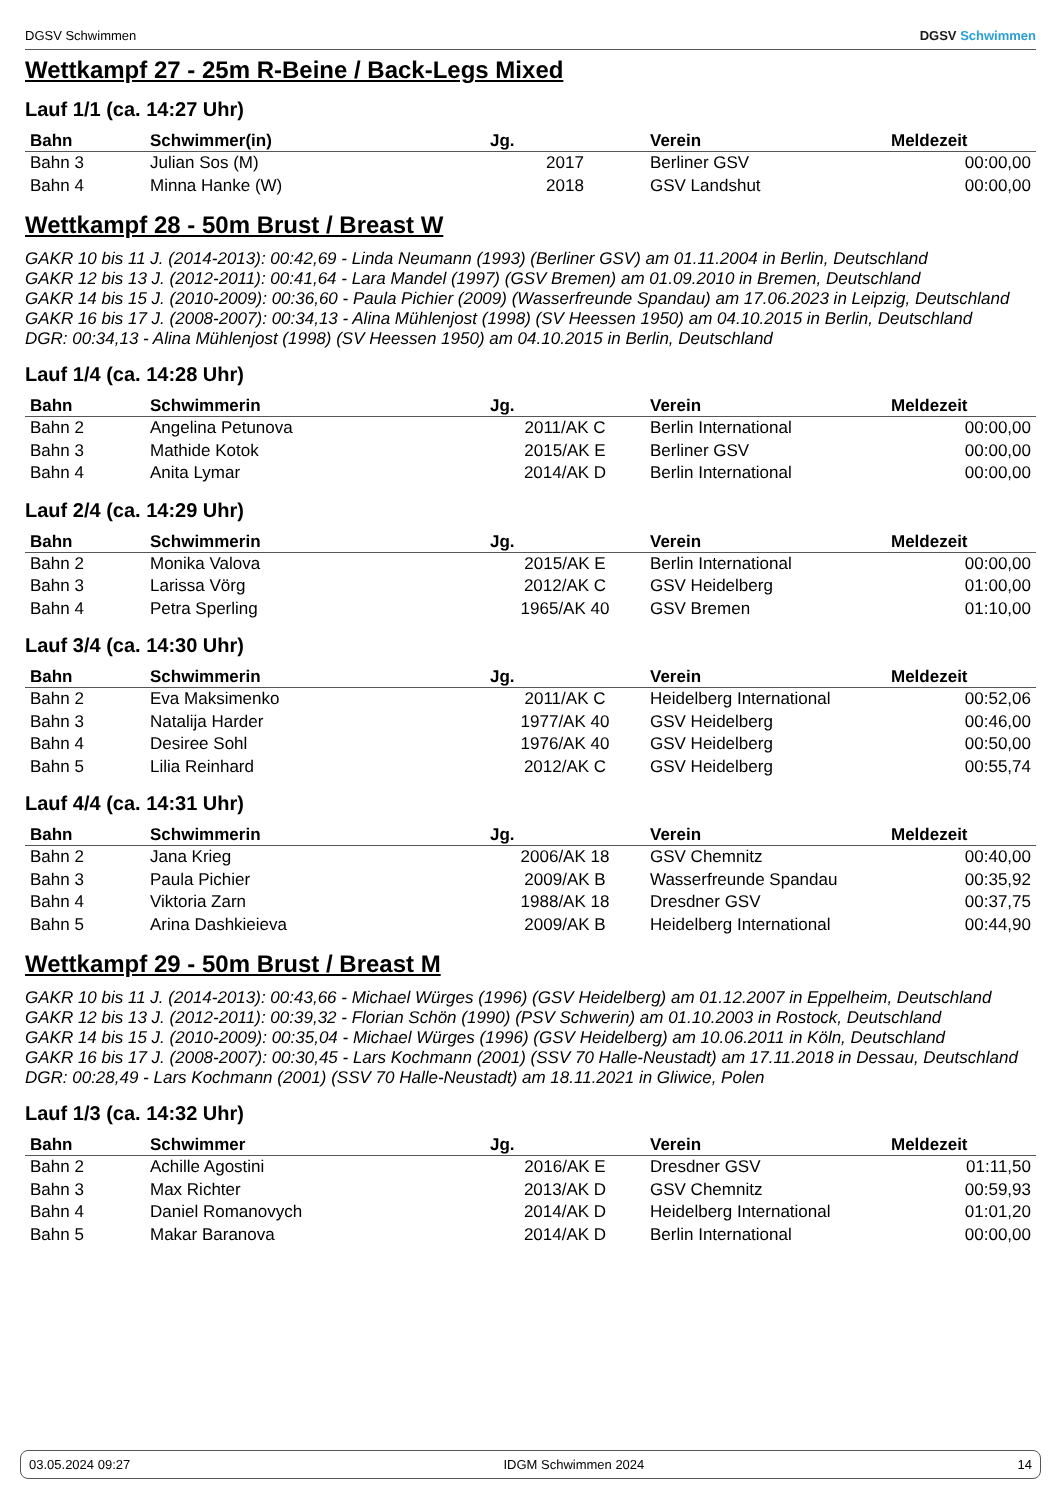DGSV Schwimmen DGSV Schwimmen
Wettkampf 27 - 25m R-Beine / Back-Legs Mixed
Lauf 1/1 (ca. 14:27 Uhr)
| Bahn | Schwimmer(in) | Jg. | Verein | Meldezeit |
| --- | --- | --- | --- | --- |
| Bahn 3 | Julian Sos (M) | 2017 | Berliner GSV | 00:00,00 |
| Bahn 4 | Minna Hanke (W) | 2018 | GSV Landshut | 00:00,00 |
Wettkampf 28 - 50m Brust / Breast W
GAKR 10 bis 11 J. (2014-2013): 00:42,69 - Linda Neumann (1993) (Berliner GSV) am 01.11.2004 in Berlin, Deutschland
GAKR 12 bis 13 J. (2012-2011): 00:41,64 - Lara Mandel (1997) (GSV Bremen) am 01.09.2010 in Bremen, Deutschland
GAKR 14 bis 15 J. (2010-2009): 00:36,60 - Paula Pichier (2009) (Wasserfreunde Spandau) am 17.06.2023 in Leipzig, Deutschland
GAKR 16 bis 17 J. (2008-2007): 00:34,13 - Alina Mühlenjost (1998) (SV Heessen 1950) am 04.10.2015 in Berlin, Deutschland
DGR: 00:34,13 - Alina Mühlenjost (1998) (SV Heessen 1950) am 04.10.2015 in Berlin, Deutschland
Lauf 1/4 (ca. 14:28 Uhr)
| Bahn | Schwimmerin | Jg. | Verein | Meldezeit |
| --- | --- | --- | --- | --- |
| Bahn 2 | Angelina Petunova | 2011/AK C | Berlin International | 00:00,00 |
| Bahn 3 | Mathide Kotok | 2015/AK E | Berliner GSV | 00:00,00 |
| Bahn 4 | Anita Lymar | 2014/AK D | Berlin International | 00:00,00 |
Lauf 2/4 (ca. 14:29 Uhr)
| Bahn | Schwimmerin | Jg. | Verein | Meldezeit |
| --- | --- | --- | --- | --- |
| Bahn 2 | Monika Valova | 2015/AK E | Berlin International | 00:00,00 |
| Bahn 3 | Larissa Vörg | 2012/AK C | GSV Heidelberg | 01:00,00 |
| Bahn 4 | Petra Sperling | 1965/AK 40 | GSV Bremen | 01:10,00 |
Lauf 3/4 (ca. 14:30 Uhr)
| Bahn | Schwimmerin | Jg. | Verein | Meldezeit |
| --- | --- | --- | --- | --- |
| Bahn 2 | Eva Maksimenko | 2011/AK C | Heidelberg International | 00:52,06 |
| Bahn 3 | Natalija Harder | 1977/AK 40 | GSV Heidelberg | 00:46,00 |
| Bahn 4 | Desiree Sohl | 1976/AK 40 | GSV Heidelberg | 00:50,00 |
| Bahn 5 | Lilia Reinhard | 2012/AK C | GSV Heidelberg | 00:55,74 |
Lauf 4/4 (ca. 14:31 Uhr)
| Bahn | Schwimmerin | Jg. | Verein | Meldezeit |
| --- | --- | --- | --- | --- |
| Bahn 2 | Jana Krieg | 2006/AK 18 | GSV Chemnitz | 00:40,00 |
| Bahn 3 | Paula Pichier | 2009/AK B | Wasserfreunde Spandau | 00:35,92 |
| Bahn 4 | Viktoria Zarn | 1988/AK 18 | Dresdner GSV | 00:37,75 |
| Bahn 5 | Arina Dashkieieva | 2009/AK B | Heidelberg International | 00:44,90 |
Wettkampf 29 - 50m Brust / Breast M
GAKR 10 bis 11 J. (2014-2013): 00:43,66 - Michael Würges (1996) (GSV Heidelberg) am 01.12.2007 in Eppelheim, Deutschland
GAKR 12 bis 13 J. (2012-2011): 00:39,32 - Florian Schön (1990) (PSV Schwerin) am 01.10.2003 in Rostock, Deutschland
GAKR 14 bis 15 J. (2010-2009): 00:35,04 - Michael Würges (1996) (GSV Heidelberg) am 10.06.2011 in Köln, Deutschland
GAKR 16 bis 17 J. (2008-2007): 00:30,45 - Lars Kochmann (2001) (SSV 70 Halle-Neustadt) am 17.11.2018 in Dessau, Deutschland
DGR: 00:28,49 - Lars Kochmann (2001) (SSV 70 Halle-Neustadt) am 18.11.2021 in Gliwice, Polen
Lauf 1/3 (ca. 14:32 Uhr)
| Bahn | Schwimmer | Jg. | Verein | Meldezeit |
| --- | --- | --- | --- | --- |
| Bahn 2 | Achille Agostini | 2016/AK E | Dresdner GSV | 01:11,50 |
| Bahn 3 | Max Richter | 2013/AK D | GSV Chemnitz | 00:59,93 |
| Bahn 4 | Daniel Romanovych | 2014/AK D | Heidelberg International | 01:01,20 |
| Bahn 5 | Makar Baranova | 2014/AK D | Berlin International | 00:00,00 |
03.05.2024 09:27 IDGM Schwimmen 2024 14